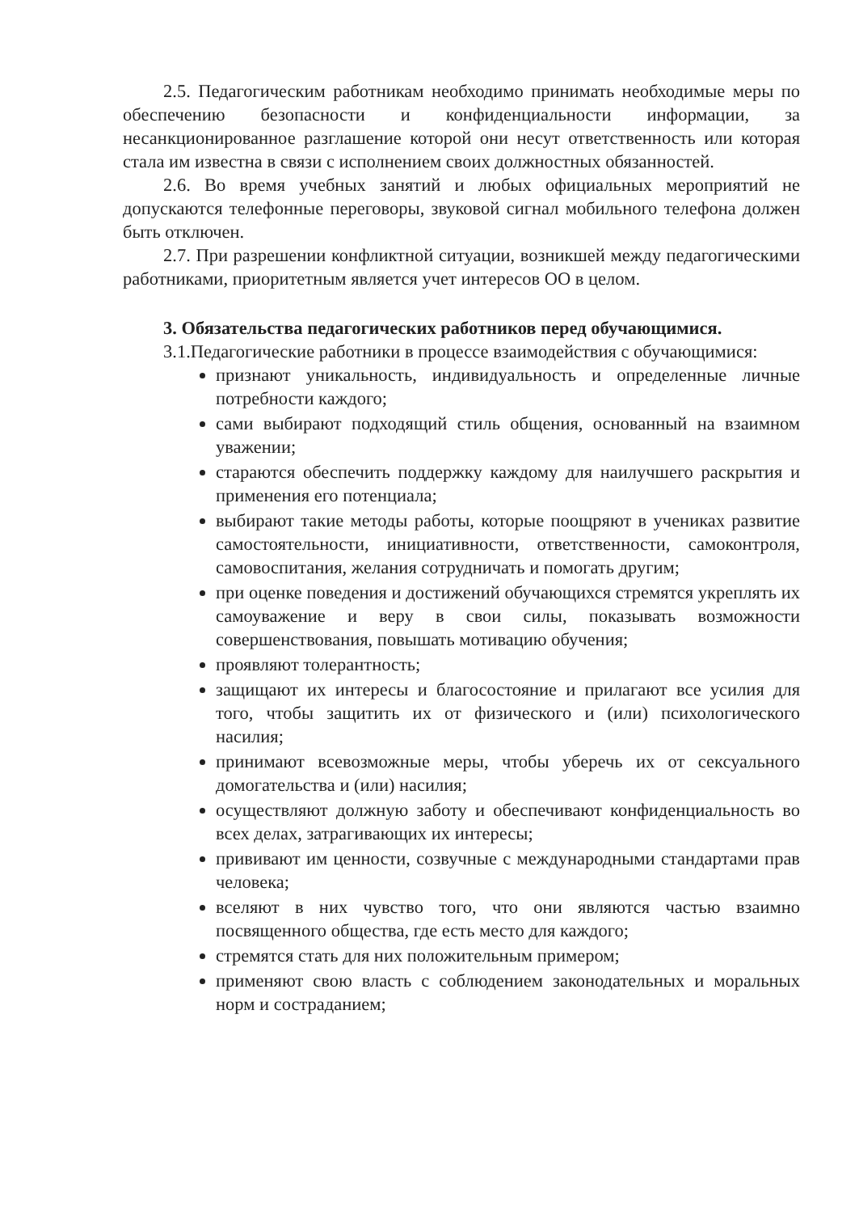2.5. Педагогическим работникам необходимо принимать необходимые меры по обеспечению безопасности и конфиденциальности информации, за несанкционированное разглашение которой они несут ответственность или которая стала им известна в связи с исполнением своих должностных обязанностей.
2.6. Во время учебных занятий и любых официальных мероприятий не допускаются телефонные переговоры, звуковой сигнал мобильного телефона должен быть отключен.
2.7. При разрешении конфликтной ситуации, возникшей между педагогическими работниками, приоритетным является учет интересов ОО в целом.
3. Обязательства педагогических работников перед обучающимися.
3.1.Педагогические работники в процессе взаимодействия с обучающимися:
признают уникальность, индивидуальность и определенные личные потребности каждого;
сами выбирают подходящий стиль общения, основанный на взаимном уважении;
стараются обеспечить поддержку каждому для наилучшего раскрытия и применения его потенциала;
выбирают такие методы работы, которые поощряют в учениках развитие самостоятельности, инициативности, ответственности, самоконтроля, самовоспитания, желания сотрудничать и помогать другим;
при оценке поведения и достижений обучающихся стремятся укреплять их самоуважение и веру в свои силы, показывать возможности совершенствования, повышать мотивацию обучения;
проявляют толерантность;
защищают их интересы и благосостояние и прилагают все усилия для того, чтобы защитить их от физического и (или) психологического насилия;
принимают всевозможные меры, чтобы уберечь их от сексуального домогательства и (или) насилия;
осуществляют должную заботу и обеспечивают конфиденциальность во всех делах, затрагивающих их интересы;
прививают им ценности, созвучные с международными стандартами прав человека;
вселяют в них чувство того, что они являются частью взаимно посвященного общества, где есть место для каждого;
стремятся стать для них положительным примером;
применяют свою власть с соблюдением законодательных и моральных норм и состраданием;